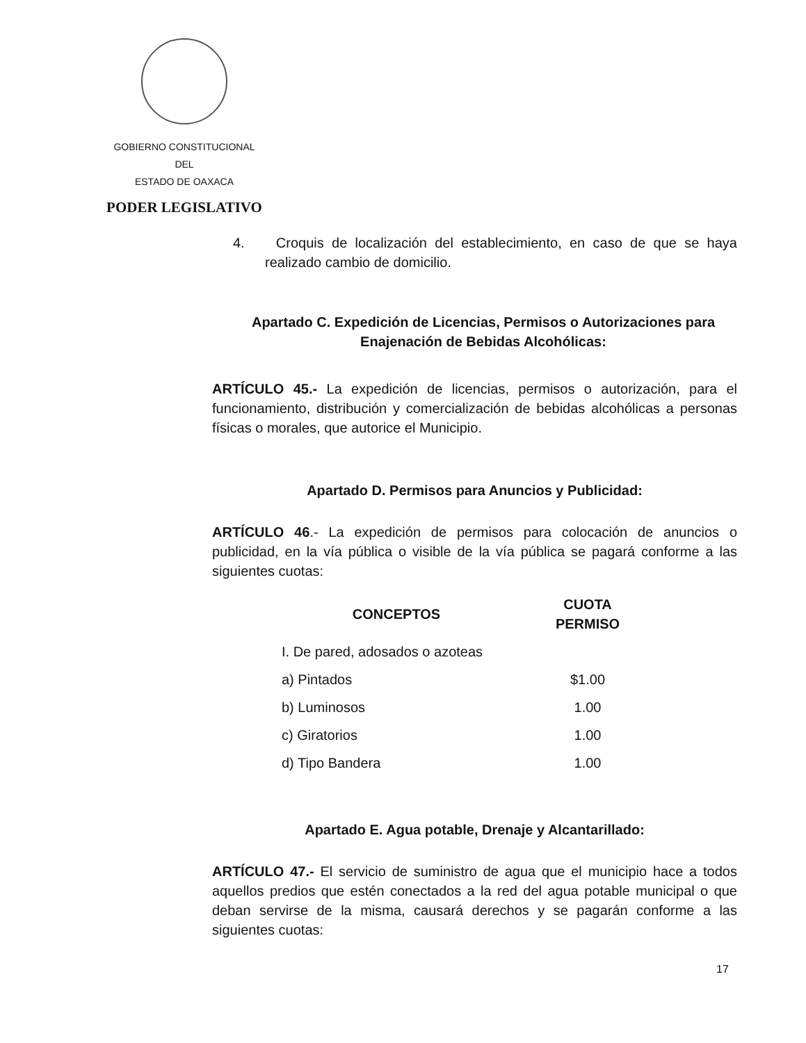GOBIERNO CONSTITUCIONAL
DEL
ESTADO DE OAXACA
PODER LEGISLATIVO
4. Croquis de localización del establecimiento, en caso de que se haya realizado cambio de domicilio.
Apartado C. Expedición de Licencias, Permisos o Autorizaciones para Enajenación de Bebidas Alcohólicas:
ARTÍCULO 45.- La expedición de licencias, permisos o autorización, para el funcionamiento, distribución y comercialización de bebidas alcohólicas a personas físicas o morales, que autorice el Municipio.
Apartado D. Permisos para Anuncios y Publicidad:
ARTÍCULO 46.- La expedición de permisos para colocación de anuncios o publicidad, en la vía pública o visible de la vía pública se pagará conforme a las siguientes cuotas:
| CONCEPTOS | CUOTA PERMISO |
| --- | --- |
| I. De pared, adosados o azoteas | |
| a) Pintados | $1.00 |
| b) Luminosos | 1.00 |
| c) Giratorios | 1.00 |
| d) Tipo Bandera | 1.00 |
Apartado E. Agua potable, Drenaje y Alcantarillado:
ARTÍCULO 47.- El servicio de suministro de agua que el municipio hace a todos aquellos predios que estén conectados a la red del agua potable municipal o que deban servirse de la misma, causará derechos y se pagarán conforme a las siguientes cuotas:
17